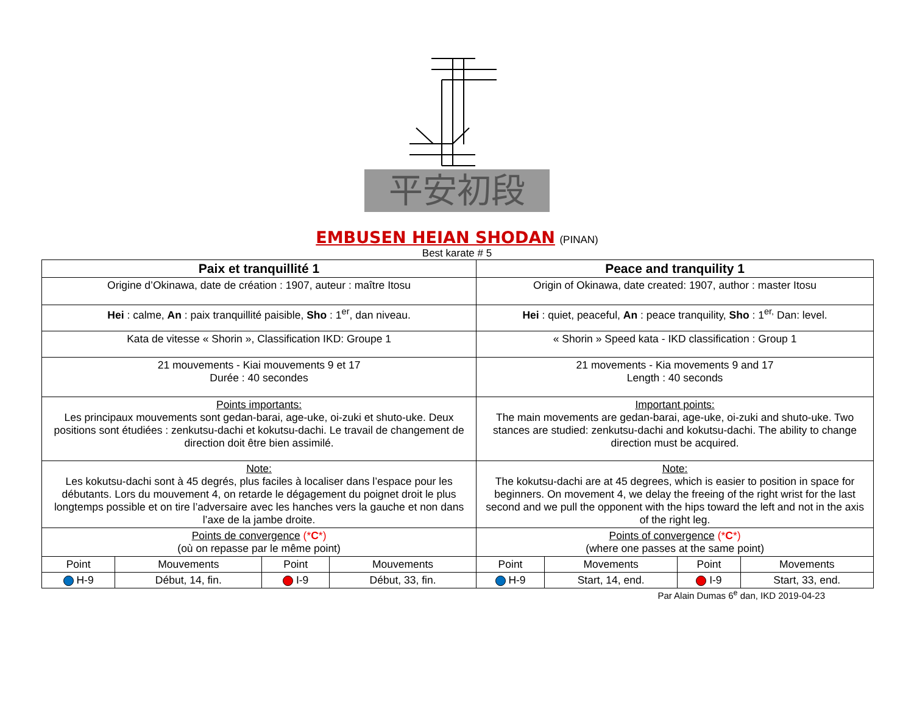平安初段
EMBUSEN HEIAN SHODAN (PINAN)
Best karate # 5
| Paix et tranquillité 1 | | | | Peace and tranquility 1 | | | |
| --- | --- | --- | --- | --- | --- | --- | --- |
| Origine d’Okinawa, date de création : 1907, auteur : maître Itosu | | | | Origin of Okinawa, date created: 1907, author : master Itosu | | | |
| Hei : calme, An : paix tranquillité paisible, Sho : 1<sup>er</sup>, dan niveau. | | | | Hei : quiet, peaceful, An : peace tranquility, Sho : 1<sup>er,</sup> Dan: level. | | | |
| Kata de vitesse « Shorin », Classification IKD: Groupe 1 | | | | « Shorin » Speed kata - IKD classification : Group 1 | | | |
| 21 mouvements - Kiai mouvements 9 et 17 Durée : 40 secondes | | | | 21 movements - Kia movements 9 and 17 Length : 40 seconds | | | |
| Points importants: Les principaux mouvements sont gedan-barai, age-uke, oi-zuki et shuto-uke. Deux positions sont étudiées : zenkutsu-dachi et kokutsu-dachi. Le travail de changement de direction doit être bien assimilé. | | | | Important points: The main movements are gedan-barai, age-uke, oi-zuki and shuto-uke. Two stances are studied: zenkutsu-dachi and kokutsu-dachi. The ability to change direction must be acquired. | | | |
| Note: Les kokutsu-dachi sont à 45 degrés, plus faciles à localiser dans l’espace pour les débutants. Lors du mouvement 4, on retarde le dégagement du poignet droit le plus longtemps possible et on tire l’adversaire avec les hanches vers la gauche et non dans l’axe de la jambe droite. | | | | Note: The kokutsu-dachi are at 45 degrees, which is easier to position in space for beginners. On movement 4, we delay the freeing of the right wrist for the last second and we pull the opponent with the hips toward the left and not in the axis of the right leg. | | | |
| Points de convergence (* C *) (où on repasse par le même point) | | | | Points of convergence (* C *) (where one passes at the same point) | | | |
| Point | Mouvements | Point | Mouvements | Point | Movements | Point | Movements |
| H-9 | Début, 14, fin. | I-9 | Début, 33, fin. | H-9 | Start, 14, end. | I-9 | Start, 33, end. |
Par Alain Dumas 6<sup>e</sup> dan, IKD 2019-04-23